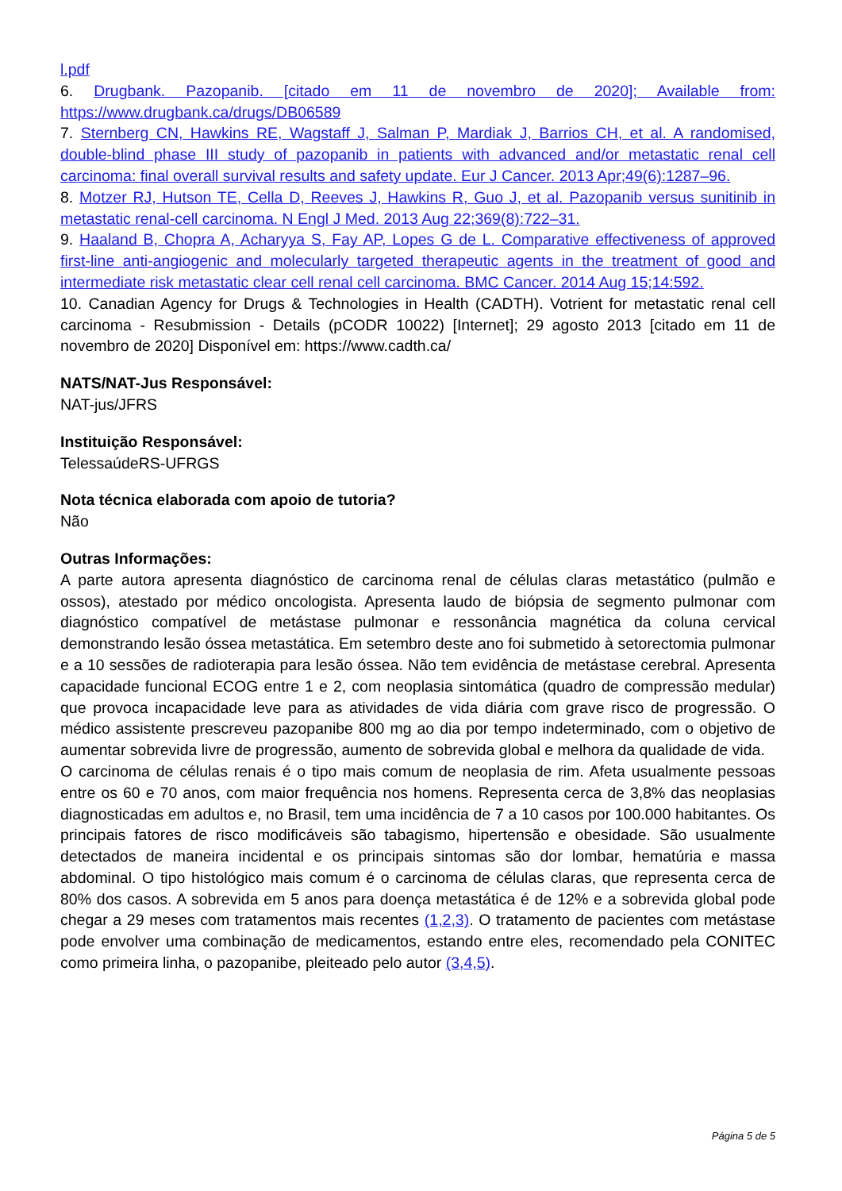l.pdf
6. Drugbank. Pazopanib. [citado em 11 de novembro de 2020]; Available from: https://www.drugbank.ca/drugs/DB06589
7. Sternberg CN, Hawkins RE, Wagstaff J, Salman P, Mardiak J, Barrios CH, et al. A randomised, double-blind phase III study of pazopanib in patients with advanced and/or metastatic renal cell carcinoma: final overall survival results and safety update. Eur J Cancer. 2013 Apr;49(6):1287–96.
8. Motzer RJ, Hutson TE, Cella D, Reeves J, Hawkins R, Guo J, et al. Pazopanib versus sunitinib in metastatic renal-cell carcinoma. N Engl J Med. 2013 Aug 22;369(8):722–31.
9. Haaland B, Chopra A, Acharyya S, Fay AP, Lopes G de L. Comparative effectiveness of approved first-line anti-angiogenic and molecularly targeted therapeutic agents in the treatment of good and intermediate risk metastatic clear cell renal cell carcinoma. BMC Cancer. 2014 Aug 15;14:592.
10. Canadian Agency for Drugs & Technologies in Health (CADTH). Votrient for metastatic renal cell carcinoma - Resubmission - Details (pCODR 10022) [Internet]; 29 agosto 2013 [citado em 11 de novembro de 2020] Disponível em: https://www.cadth.ca/
NATS/NAT-Jus Responsável:
NAT-jus/JFRS
Instituição Responsável:
TelessaúdeRS-UFRGS
Nota técnica elaborada com apoio de tutoria?
Não
Outras Informações:
A parte autora apresenta diagnóstico de carcinoma renal de células claras metastático (pulmão e ossos), atestado por médico oncologista. Apresenta laudo de biópsia de segmento pulmonar com diagnóstico compatível de metástase pulmonar e ressonância magnética da coluna cervical demonstrando lesão óssea metastática. Em setembro deste ano foi submetido à setorectomia pulmonar e a 10 sessões de radioterapia para lesão óssea. Não tem evidência de metástase cerebral. Apresenta capacidade funcional ECOG entre 1 e 2, com neoplasia sintomática (quadro de compressão medular) que provoca incapacidade leve para as atividades de vida diária com grave risco de progressão. O médico assistente prescreveu pazopanibe 800 mg ao dia por tempo indeterminado, com o objetivo de aumentar sobrevida livre de progressão, aumento de sobrevida global e melhora da qualidade de vida.
O carcinoma de células renais é o tipo mais comum de neoplasia de rim. Afeta usualmente pessoas entre os 60 e 70 anos, com maior frequência nos homens. Representa cerca de 3,8% das neoplasias diagnosticadas em adultos e, no Brasil, tem uma incidência de 7 a 10 casos por 100.000 habitantes. Os principais fatores de risco modificáveis são tabagismo, hipertensão e obesidade. São usualmente detectados de maneira incidental e os principais sintomas são dor lombar, hematúria e massa abdominal. O tipo histológico mais comum é o carcinoma de células claras, que representa cerca de 80% dos casos. A sobrevida em 5 anos para doença metastática é de 12% e a sobrevida global pode chegar a 29 meses com tratamentos mais recentes (1,2,3). O tratamento de pacientes com metástase pode envolver uma combinação de medicamentos, estando entre eles, recomendado pela CONITEC como primeira linha, o pazopanibe, pleiteado pelo autor (3,4,5).
Página 5 de 5